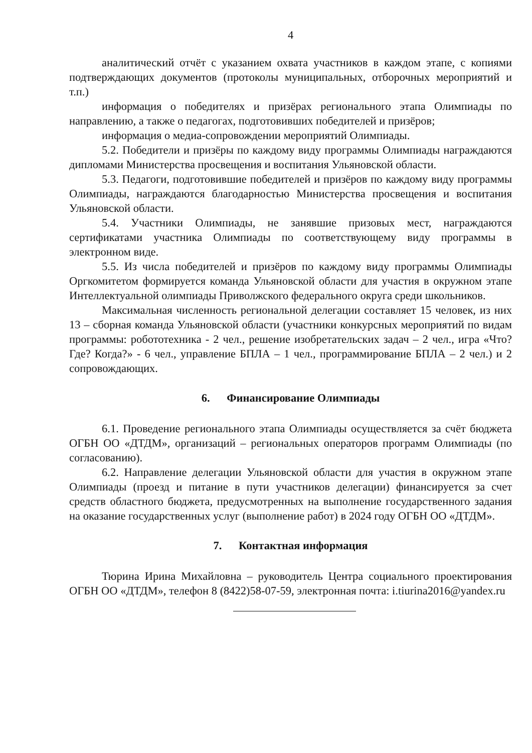4
аналитический отчёт с указанием охвата участников в каждом этапе, с копиями подтверждающих документов (протоколы муниципальных, отборочных мероприятий и т.п.)
информация о победителях и призёрах регионального этапа Олимпиады по направлению, а также о педагогах, подготовивших победителей и призёров;
информация о медиа-сопровождении мероприятий Олимпиады.
5.2. Победители и призёры по каждому виду программы Олимпиады награждаются дипломами Министерства просвещения и воспитания Ульяновской области.
5.3. Педагоги, подготовившие победителей и призёров по каждому виду программы Олимпиады, награждаются благодарностью Министерства просвещения и воспитания Ульяновской области.
5.4. Участники Олимпиады, не занявшие призовых мест, награждаются сертификатами участника Олимпиады по соответствующему виду программы в электронном виде.
5.5. Из числа победителей и призёров по каждому виду программы Олимпиады Оргкомитетом формируется команда Ульяновской области для участия в окружном этапе Интеллектуальной олимпиады Приволжского федерального округа среди школьников.
Максимальная численность региональной делегации составляет 15 человек, из них 13 – сборная команда Ульяновской области (участники конкурсных мероприятий по видам программы: робототехника - 2 чел., решение изобретательских задач – 2 чел., игра «Что? Где? Когда?» - 6 чел., управление БПЛА – 1 чел., программирование БПЛА – 2 чел.) и 2 сопровождающих.
6. Финансирование Олимпиады
6.1. Проведение регионального этапа Олимпиады осуществляется за счёт бюджета ОГБН ОО «ДТДМ», организаций – региональных операторов программ Олимпиады (по согласованию).
6.2. Направление делегации Ульяновской области для участия в окружном этапе Олимпиады (проезд и питание в пути участников делегации) финансируется за счет средств областного бюджета, предусмотренных на выполнение государственного задания на оказание государственных услуг (выполнение работ) в 2024 году ОГБН ОО «ДТДМ».
7. Контактная информация
Тюрина Ирина Михайловна – руководитель Центра социального проектирования ОГБН ОО «ДТДМ», телефон 8 (8422)58-07-59, электронная почта: i.tiurina2016@yandex.ru